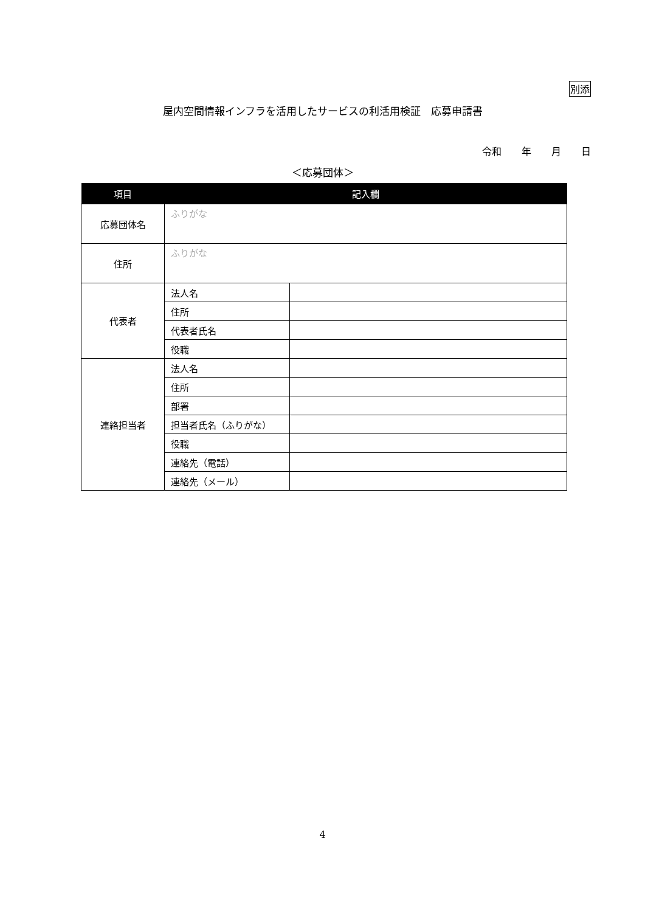別添
屋内空間情報インフラを活用したサービスの利活用検証　応募申請書
令和 年 月 日
＜応募団体＞
| 項目 | 記入欄 | |
| --- | --- | --- |
| 応募団体名 | ふりがな | |
| 住所 | ふりがな | |
| 代表者 | 法人名 | |
| | 住所 | |
| | 代表者氏名 | |
| | 役職 | |
| 連絡担当者 | 法人名 | |
| | 住所 | |
| | 部署 | |
| | 担当者氏名（ふりがな） | |
| | 役職 | |
| | 連絡先（電話） | |
| | 連絡先（メール） | |
4